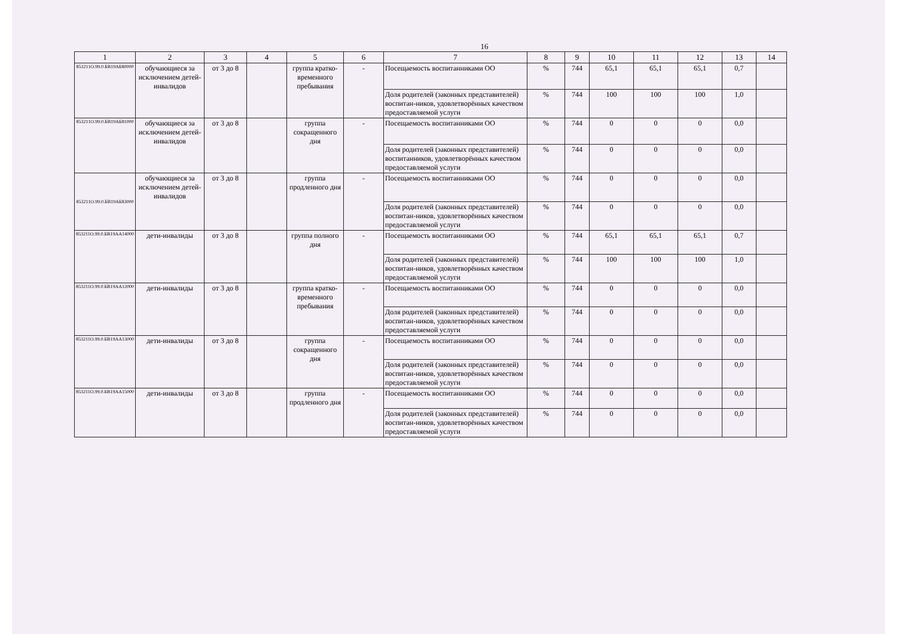16
| 1 | 2 | 3 | 4 | 5 | 6 | 7 | 8 | 9 | 10 | 11 | 12 | 13 | 14 |
| --- | --- | --- | --- | --- | --- | --- | --- | --- | --- | --- | --- | --- | --- |
| 853211О.99.0.БВ19АБ80000 | обучающиеся за исключением детей-инвалидов | от 3 до 8 | | группа кратко-временного пребывания | - | Посещаемость воспитанниками ОО | % | 744 | 65,1 | 65,1 | 65,1 | 0,7 | |
| | | | | | | Доля родителей (законных представителей) воспитан-ников, удовлетворённых качеством предоставляемой услуги | % | 744 | 100 | 100 | 100 | 1,0 | |
| 853211О.99.0.БВ19АБ81000 | обучающиеся за исключением детей-инвалидов | от 3 до 8 | | группа сокращенного дня | - | Посещаемость воспитанниками ОО | % | 744 | 0 | 0 | 0 | 0,0 | |
| | | | | | | Доля родителей (законных представителей) воспитанников, удовлетворённых качеством предоставляемой услуги | % | 744 | 0 | 0 | 0 | 0,0 | |
| 853211О.99.0.БВ19АБ83000 | обучающиеся за исключением детей-инвалидов | от 3 до 8 | | группа продленного дня | - | Посещаемость воспитанниками ОО | % | 744 | 0 | 0 | 0 | 0,0 | |
| | | | | | | Доля родителей (законных представителей) воспитан-ников, удовлетворённых качеством предоставляемой услуги | % | 744 | 0 | 0 | 0 | 0,0 | |
| 853211О.99.0.БВ19АА14000 | дети-инвалиды | от 3 до 8 | | группа полного дня | - | Посещаемость воспитанниками ОО | % | 744 | 65,1 | 65,1 | 65,1 | 0,7 | |
| | | | | | | Доля родителей (законных представителей) воспитан-ников, удовлетворённых качеством предоставляемой услуги | % | 744 | 100 | 100 | 100 | 1,0 | |
| 853211О.99.0.БВ19АА12000 | дети-инвалиды | от 3 до 8 | | группа кратко-временного пребывания | - | Посещаемость воспитанниками ОО | % | 744 | 0 | 0 | 0 | 0,0 | |
| | | | | | | Доля родителей (законных представителей) воспитан-ников, удовлетворённых качеством предоставляемой услуги | % | 744 | 0 | 0 | 0 | 0,0 | |
| 853211О.99.0.БВ19АА13000 | дети-инвалиды | от 3 до 8 | | группа сокращенного дня | - | Посещаемость воспитанниками ОО | % | 744 | 0 | 0 | 0 | 0,0 | |
| | | | | | | Доля родителей (законных представителей) воспитан-ников, удовлетворённых качеством предоставляемой услуги | % | 744 | 0 | 0 | 0 | 0,0 | |
| 853211О.99.0.БВ19АА15000 | дети-инвалиды | от 3 до 8 | | группа продленного дня | - | Посещаемость воспитанниками ОО | % | 744 | 0 | 0 | 0 | 0,0 | |
| | | | | | | Доля родителей (законных представителей) воспитан-ников, удовлетворённых качеством предоставляемой услуги | % | 744 | 0 | 0 | 0 | 0,0 | |